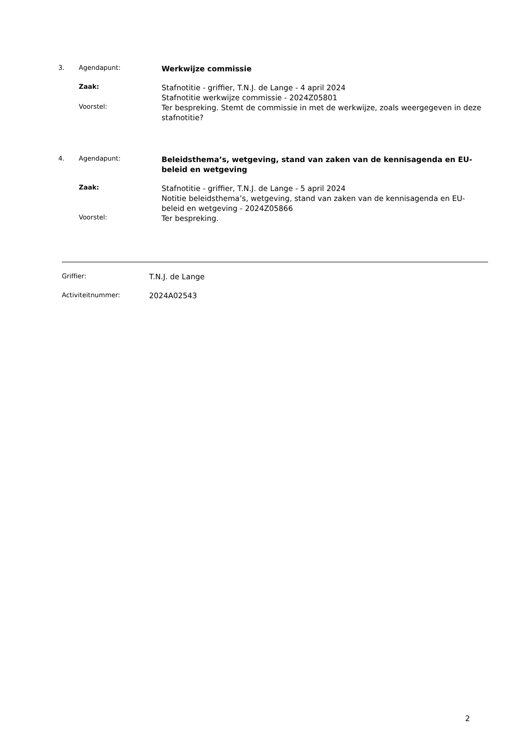3. Agendapunt:
Werkwijze commissie
Zaak:
Stafnotitie - griffier, T.N.J. de Lange - 4 april 2024
Stafnotitie werkwijze commissie - 2024Z05801
Voorstel:
Ter bespreking. Stemt de commissie in met de werkwijze, zoals weergegeven in deze stafnotitie?
4. Agendapunt:
Beleidsthema’s, wetgeving, stand van zaken van de kennisagenda en EU-beleid en wetgeving
Zaak:
Stafnotitie - griffier, T.N.J. de Lange - 5 april 2024
Notitie beleidsthema’s, wetgeving, stand van zaken van de kennisagenda en EU-beleid en wetgeving - 2024Z05866
Voorstel:
Ter bespreking.
Griffier:
T.N.J. de Lange
Activiteitnummer:
2024A02543
2